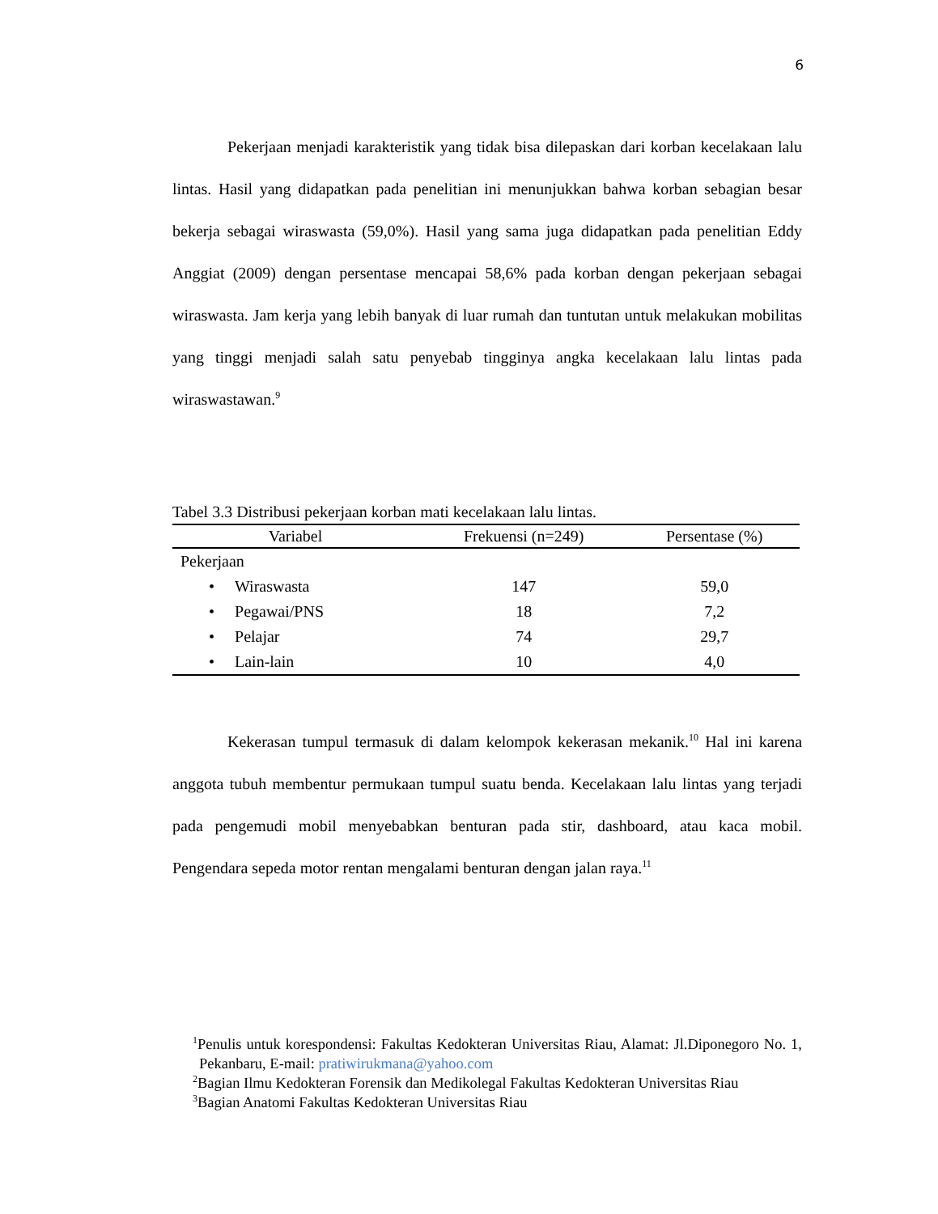6
Pekerjaan menjadi karakteristik yang tidak bisa dilepaskan dari korban kecelakaan lalu lintas. Hasil yang didapatkan pada penelitian ini menunjukkan bahwa korban sebagian besar bekerja sebagai wiraswasta (59,0%). Hasil yang sama juga didapatkan pada penelitian Eddy Anggiat (2009) dengan persentase mencapai 58,6% pada korban dengan pekerjaan sebagai wiraswasta. Jam kerja yang lebih banyak di luar rumah dan tuntutan untuk melakukan mobilitas yang tinggi menjadi salah satu penyebab tingginya angka kecelakaan lalu lintas pada wiraswastawan.<sup>9</sup>
Tabel 3.3 Distribusi pekerjaan korban mati kecelakaan lalu lintas.
| Variabel | Frekuensi (n=249) | Persentase (%) |
| --- | --- | --- |
| Pekerjaan | | |
| • Wiraswasta | 147 | 59,0 |
| • Pegawai/PNS | 18 | 7,2 |
| • Pelajar | 74 | 29,7 |
| • Lain-lain | 10 | 4,0 |
Kekerasan tumpul termasuk di dalam kelompok kekerasan mekanik.<sup>10</sup> Hal ini karena anggota tubuh membentur permukaan tumpul suatu benda. Kecelakaan lalu lintas yang terjadi pada pengemudi mobil menyebabkan benturan pada stir, dashboard, atau kaca mobil. Pengendara sepeda motor rentan mengalami benturan dengan jalan raya.<sup>11</sup>
<sup>1</sup> Penulis untuk korespondensi: Fakultas Kedokteran Universitas Riau, Alamat: Jl.Diponegoro No. 1, Pekanbaru, E-mail: pratiwirukmana@yahoo.com
<sup>2</sup> Bagian Ilmu Kedokteran Forensik dan Medikolegal Fakultas Kedokteran Universitas Riau
<sup>3</sup> Bagian Anatomi Fakultas Kedokteran Universitas Riau